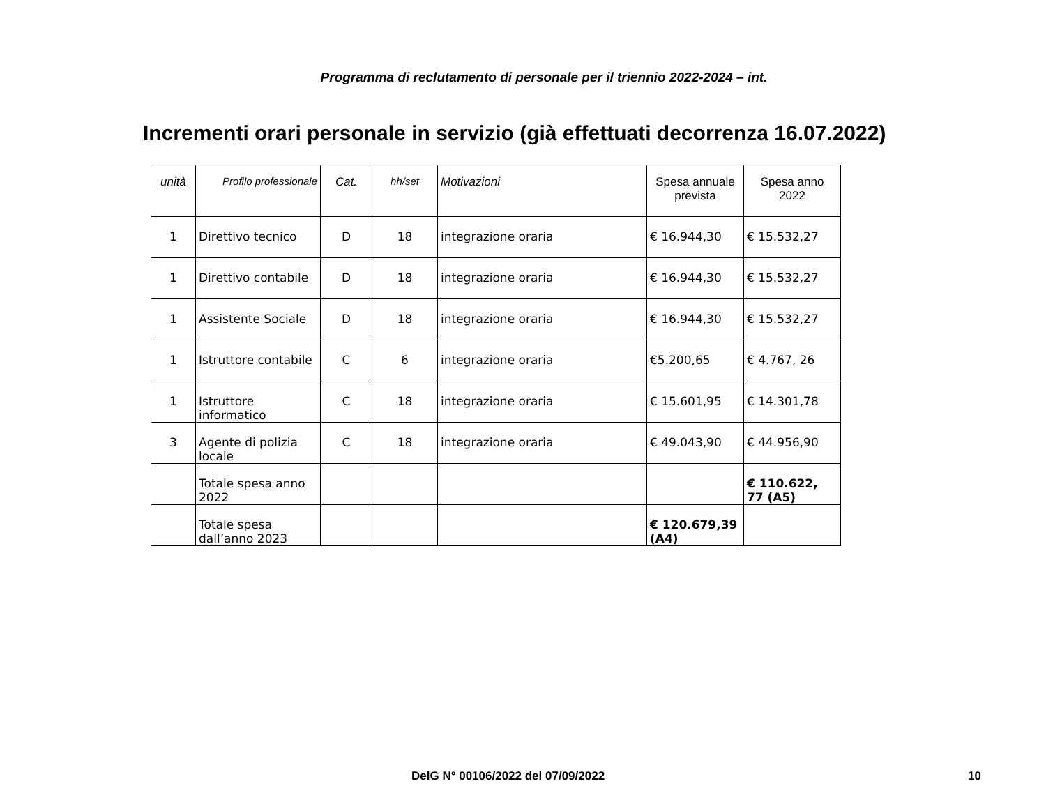Programma di reclutamento di personale per il triennio 2022-2024 – int.
Incrementi orari personale in servizio (già effettuati decorrenza 16.07.2022)
| unità | Profilo professionale | Cat. | hh/set | Motivazioni | Spesa annuale prevista | Spesa anno 2022 |
| --- | --- | --- | --- | --- | --- | --- |
| 1 | Direttivo tecnico | D | 18 | integrazione oraria | € 16.944,30 | € 15.532,27 |
| 1 | Direttivo contabile | D | 18 | integrazione oraria | € 16.944,30 | € 15.532,27 |
| 1 | Assistente Sociale | D | 18 | integrazione oraria | € 16.944,30 | € 15.532,27 |
| 1 | Istruttore contabile | C | 6 | integrazione oraria | €5.200,65 | € 4.767, 26 |
| 1 | Istruttore informatico | C | 18 | integrazione oraria | € 15.601,95 | € 14.301,78 |
| 3 | Agente di polizia locale | C | 18 | integrazione oraria | € 49.043,90 | € 44.956,90 |
| | Totale spesa anno 2022 | | | | | € 110.622, 77 (A5) |
| | Totale spesa dall’anno 2023 | | | | € 120.679,39 (A4) | |
DelG N° 00106/2022 del 07/09/2022 10